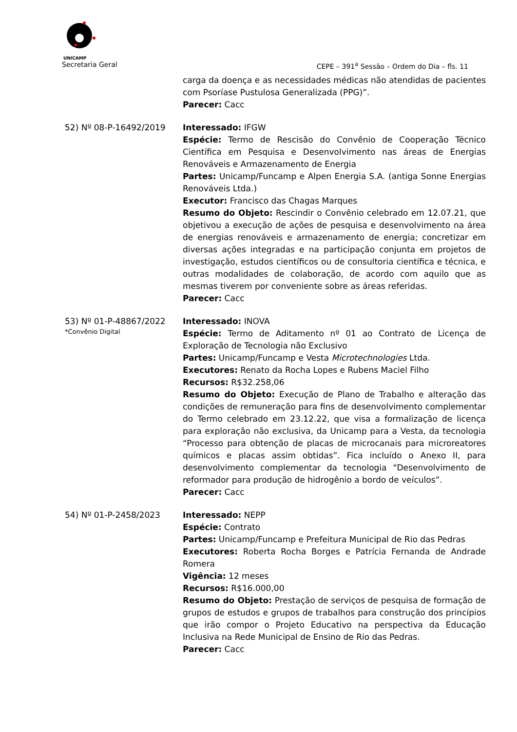UNICAMP
Secretaria Geral CEPE – 391<sup>a</sup> Sessão – Ordem do Dia – fls. 11
carga da doença e as necessidades médicas não atendidas de pacientes com Psoríase Pustulosa Generalizada (PPG)”.
Parecer: Cacc
52) Nº 08-P-16492/2019 Interessado: IFGW
Espécie: Termo de Rescisão do Convênio de Cooperação Técnico Científica em Pesquisa e Desenvolvimento nas áreas de Energias Renováveis e Armazenamento de Energia
Partes: Unicamp/Funcamp e Alpen Energia S.A. (antiga Sonne Energias Renováveis Ltda.)
Executor: Francisco das Chagas Marques
Resumo do Objeto: Rescindir o Convênio celebrado em 12.07.21, que objetivou a execução de ações de pesquisa e desenvolvimento na área de energias renováveis e armazenamento de energia; concretizar em diversas ações integradas e na participação conjunta em projetos de investigação, estudos científicos ou de consultoria científica e técnica, e outras modalidades de colaboração, de acordo com aquilo que as mesmas tiverem por conveniente sobre as áreas referidas.
Parecer: Cacc
53) Nº 01-P-48867/2022
*Convênio Digital
Interessado: INOVA
Espécie: Termo de Aditamento nº 01 ao Contrato de Licença de Exploração de Tecnologia não Exclusivo
Partes: Unicamp/Funcamp e Vesta Microtechnologies Ltda.
Executores: Renato da Rocha Lopes e Rubens Maciel Filho
Recursos: R$32.258,06
Resumo do Objeto: Execução de Plano de Trabalho e alteração das condições de remuneração para fins de desenvolvimento complementar do Termo celebrado em 23.12.22, que visa a formalização de licença para exploração não exclusiva, da Unicamp para a Vesta, da tecnologia “Processo para obtenção de placas de microcanais para microreatores químicos e placas assim obtidas”. Fica incluído o Anexo II, para desenvolvimento complementar da tecnologia “Desenvolvimento de reformador para produção de hidrogênio a bordo de veículos”.
Parecer: Cacc
54) Nº 01-P-2458/2023 Interessado: NEPP
Espécie: Contrato
Partes: Unicamp/Funcamp e Prefeitura Municipal de Rio das Pedras
Executores: Roberta Rocha Borges e Patrícia Fernanda de Andrade Romera
Vigência: 12 meses
Recursos: R$16.000,00
Resumo do Objeto: Prestação de serviços de pesquisa de formação de grupos de estudos e grupos de trabalhos para construção dos princípios que irão compor o Projeto Educativo na perspectiva da Educação Inclusiva na Rede Municipal de Ensino de Rio das Pedras.
Parecer: Cacc